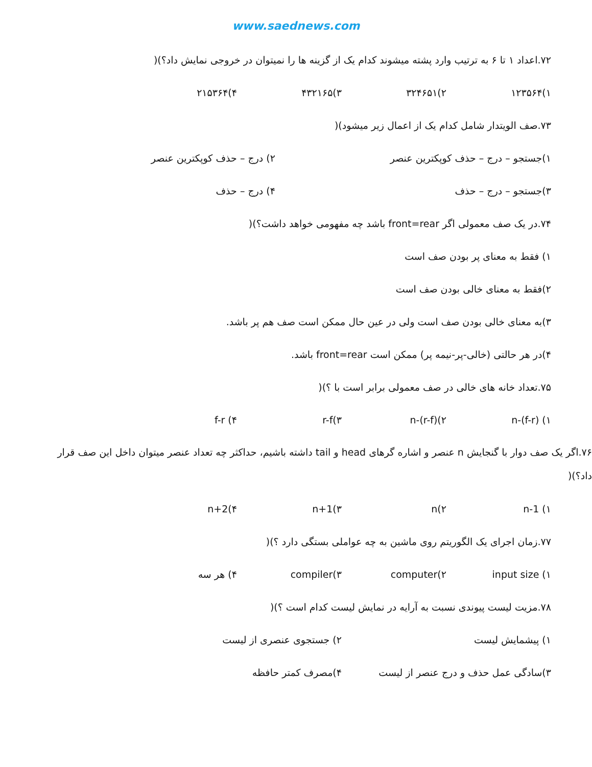www.saednews.com
۷۲.اعداد ۱ تا ۶ به ترتیب وارد پشته میشوند کدام یک از گزینه ها را نمیتوان در خروجی نمایش داد؟)(
۱)۱۲۳۵۶۴ ۲)۳۲۴۶۵۱ ۳)۴۳۲۱۶۵ ۴)۲۱۵۳۶۴
۷۳.صف الویتدار شامل کدام یک از اعمال زیر میشود)(
۱)جستجو – درج – حذف کوپکترین عنصر ۲) درج – حذف کوپکترین عنصر
۳)جستجو – درج – حذف ۴) درج – حذف
۷۴.در یک صف معمولی اگر front=rear باشد چه مفهومی خواهد داشت؟)(
۱) فقط به معنای پر بودن صف است
۲)فقط به معنای خالی بودن صف است
۳)به معنای خالی بودن صف است ولی در عین حال ممکن است صف هم پر باشد.
۴)در هر حالتی (خالی-پر-نیمه پر) ممکن است front=rear باشد.
۷۵.تعداد خانه های خالی در صف معمولی برابر است با ؟)(
۱) n-(f-r) ۲)n-(r-f) ۳)r-f ۴) f-r
۷۶.اگر یک صف دوار با گنجایش n عنصر و اشاره گرهای head و tail داشته باشیم، حداکثر چه تعداد عنصر میتوان داخل این صف قرار داد؟)(
۱) n-1 ۲)n ۳)n+1 ۴)n+2
۷۷.زمان اجرای یک الگوریتم روی ماشین به چه عواملی بستگی دارد ؟)(
۱) input size ۲)computer ۳)compiler ۴) هر سه
۷۸.مزیت لیست پیوندی نسبت به آرایه در نمایش لیست کدام است ؟)(
۱) پیشمایش لیست ۲) جستجوی عنصری از لیست
۳)سادگی عمل حذف و درج عنصر از لیست ۴)مصرف کمتر حافظه